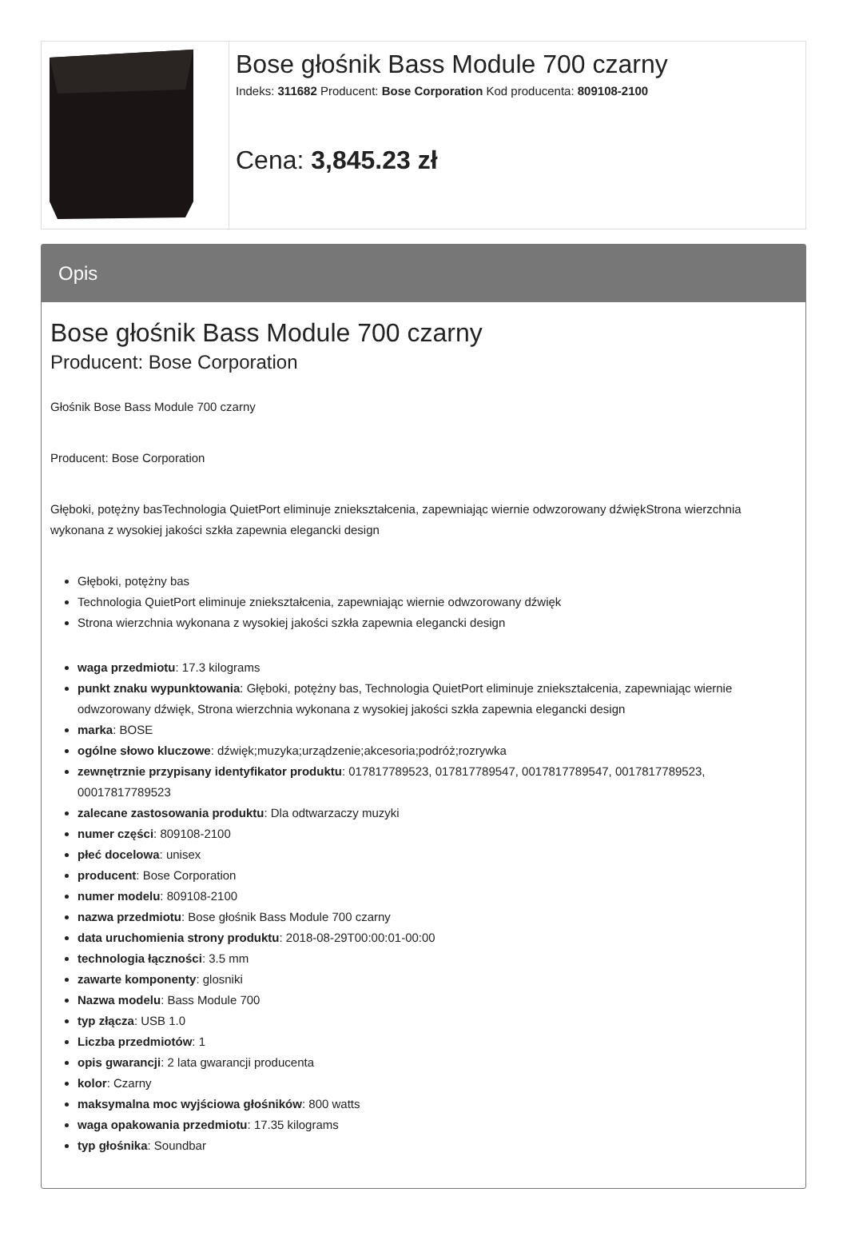| | Bose głośnik Bass Module 700 czarny Indeks: 311682 Producent: Bose Corporation Kod producenta: 809108-2100 Cena: 3,845.23 zł |
Opis
Bose głośnik Bass Module 700 czarny
Producent: Bose Corporation
Głośnik Bose Bass Module 700 czarny
Producent: Bose Corporation
Głęboki, potężny basTechnologia QuietPort eliminuje zniekształcenia, zapewniając wiernie odwzorowany dźwiękStrona wierzchnia wykonana z wysokiej jakości szkła zapewnia elegancki design
Głęboki, potężny bas
Technologia QuietPort eliminuje zniekształcenia, zapewniając wiernie odwzorowany dźwięk
Strona wierzchnia wykonana z wysokiej jakości szkła zapewnia elegancki design
waga przedmiotu: 17.3 kilograms
punkt znaku wypunktowania: Głęboki, potężny bas, Technologia QuietPort eliminuje zniekształcenia, zapewniając wiernie odwzorowany dźwięk, Strona wierzchnia wykonana z wysokiej jakości szkła zapewnia elegancki design
marka: BOSE
ogólne słowo kluczowe: dźwięk;muzyka;urządzenie;akcesoria;podróż;rozrywka
zewnętrznie przypisany identyfikator produktu: 017817789523, 017817789547, 0017817789547, 0017817789523, 00017817789523
zalecane zastosowania produktu: Dla odtwarzaczy muzyki
numer części: 809108-2100
płeć docelowa: unisex
producent: Bose Corporation
numer modelu: 809108-2100
nazwa przedmiotu: Bose głośnik Bass Module 700 czarny
data uruchomienia strony produktu: 2018-08-29T00:00:01-00:00
technologia łączności: 3.5 mm
zawarte komponenty: glosniki
Nazwa modelu: Bass Module 700
typ złącza: USB 1.0
Liczba przedmiotów: 1
opis gwarancji: 2 lata gwarancji producenta
kolor: Czarny
maksymalna moc wyjściowa głośników: 800 watts
waga opakowania przedmiotu: 17.35 kilograms
typ głośnika: Soundbar